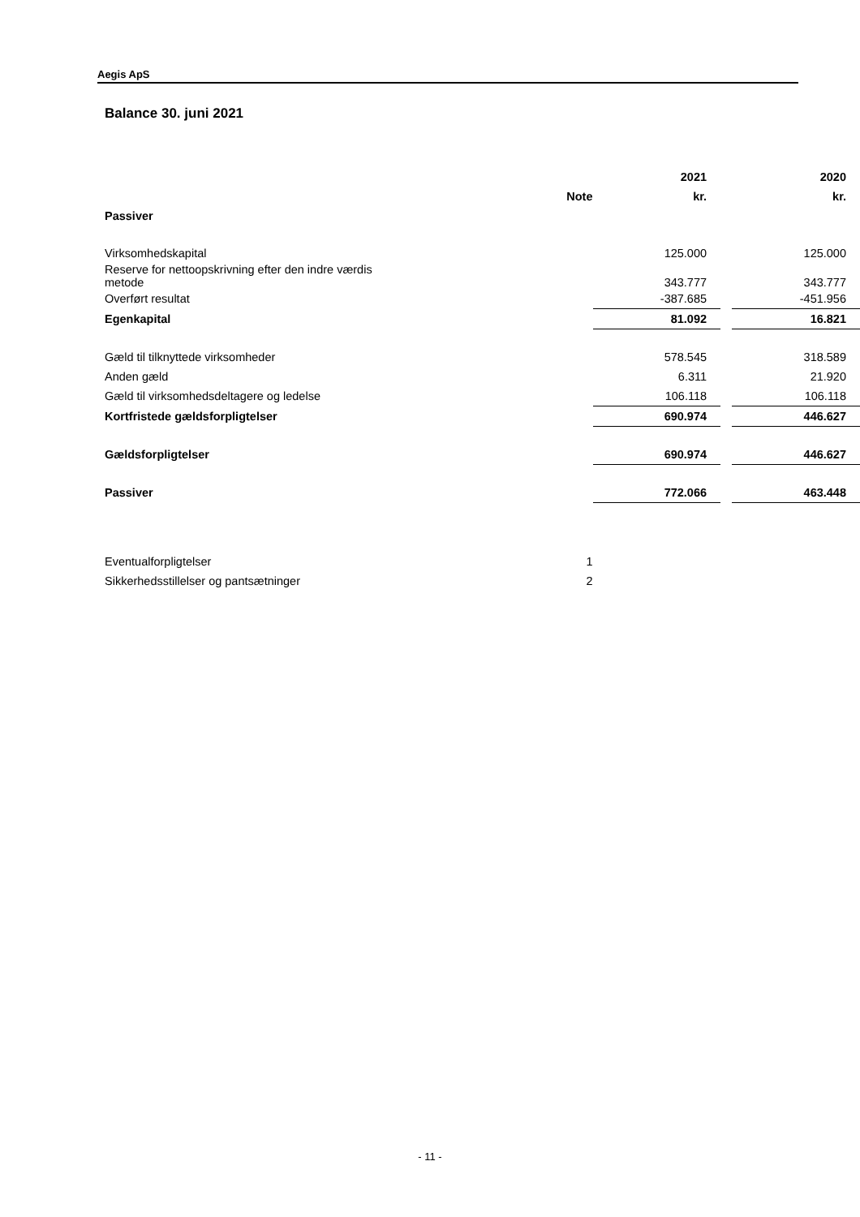Aegis ApS
Balance 30. juni 2021
| | | 2021 | | 2020 |
| --- | --- | --- | --- | --- |
| | Note | kr. | | kr. |
| Passiver | | | | |
| Virksomhedskapital | | 125.000 | | 125.000 |
| Reserve for nettoopskrivning efter den indre værdis metode | | 343.777 | | 343.777 |
| Overført resultat | | -387.685 | | -451.956 |
| Egenkapital | | 81.092 | | 16.821 |
| Gæld til tilknyttede virksomheder | | 578.545 | | 318.589 |
| Anden gæld | | 6.311 | | 21.920 |
| Gæld til virksomhedsdeltagere og ledelse | | 106.118 | | 106.118 |
| Kortfristede gældsforpligtelser | | 690.974 | | 446.627 |
| Gældsforpligtelser | | 690.974 | | 446.627 |
| Passiver | | 772.066 | | 463.448 |
| Eventualforpligtelser | 1 | | | |
| Sikkerhedsstillelser og pantsætninger | 2 | | | |
- 11 -